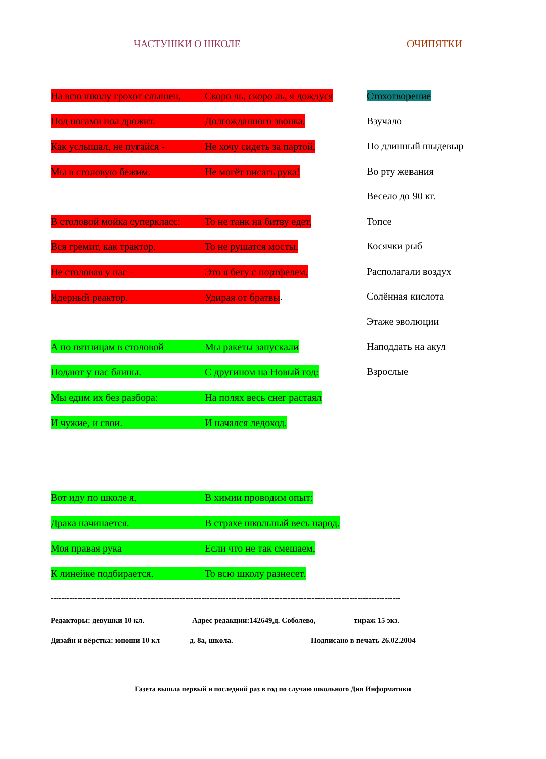ЧАСТУШКИ О ШКОЛЕ ОЧИПЯТКИ
На всю школу грохот слышен, Скоро ль, скоро ль, я дождуся
Под ногами пол дрожит. Долгожданного звонка.
Как услышал, не пугайся - Не хочу сидеть за партой,
Мы в столовую бежим. Не могёт писать рука!
В столовой мойка суперкласс: То не танк на битву едет,
Вся гремит, как трактор. То не рушатся мосты.
Не столовая у нас – Это я бегу с портфелем,
Ядерный реактор. Удирая от братвы.
А по пятницам в столовой Мы ракеты запускали
Подают у нас блины. С други­ном на Новый год:
Мы едим их без разбора: На полях весь снег растаял
И чужие, и свои. И начался ледоход.
Вот иду по школе я, В химии проводим опыт:
Драка начинается. В страхе школьный весь народ.
Моя правая рука Если что не так смешаем,
К линейке подбирается. То всю школу разнесет.
Стохотворение
Взучало
По длинный шыдевыр
Во рту жевания
Весело до 90 кг.
Топсе
Косячки рыб
Располагали воздух
Солённая кислота
Этаже эволюции
Наподдать на акул
Взрослые
----------------------------------------------------------------------------------------------------------------------------------
Редакторы: девушки 10 кл. Адрес редакции:142649,д. Соболево, тираж 15 экз.
Дизайн и вёрстка: юноши 10 кл д. 8а, школа. Подписано в печать 26.02.2004
Газета вышла первый и последний раз в год по случаю школьного Дня Информатики